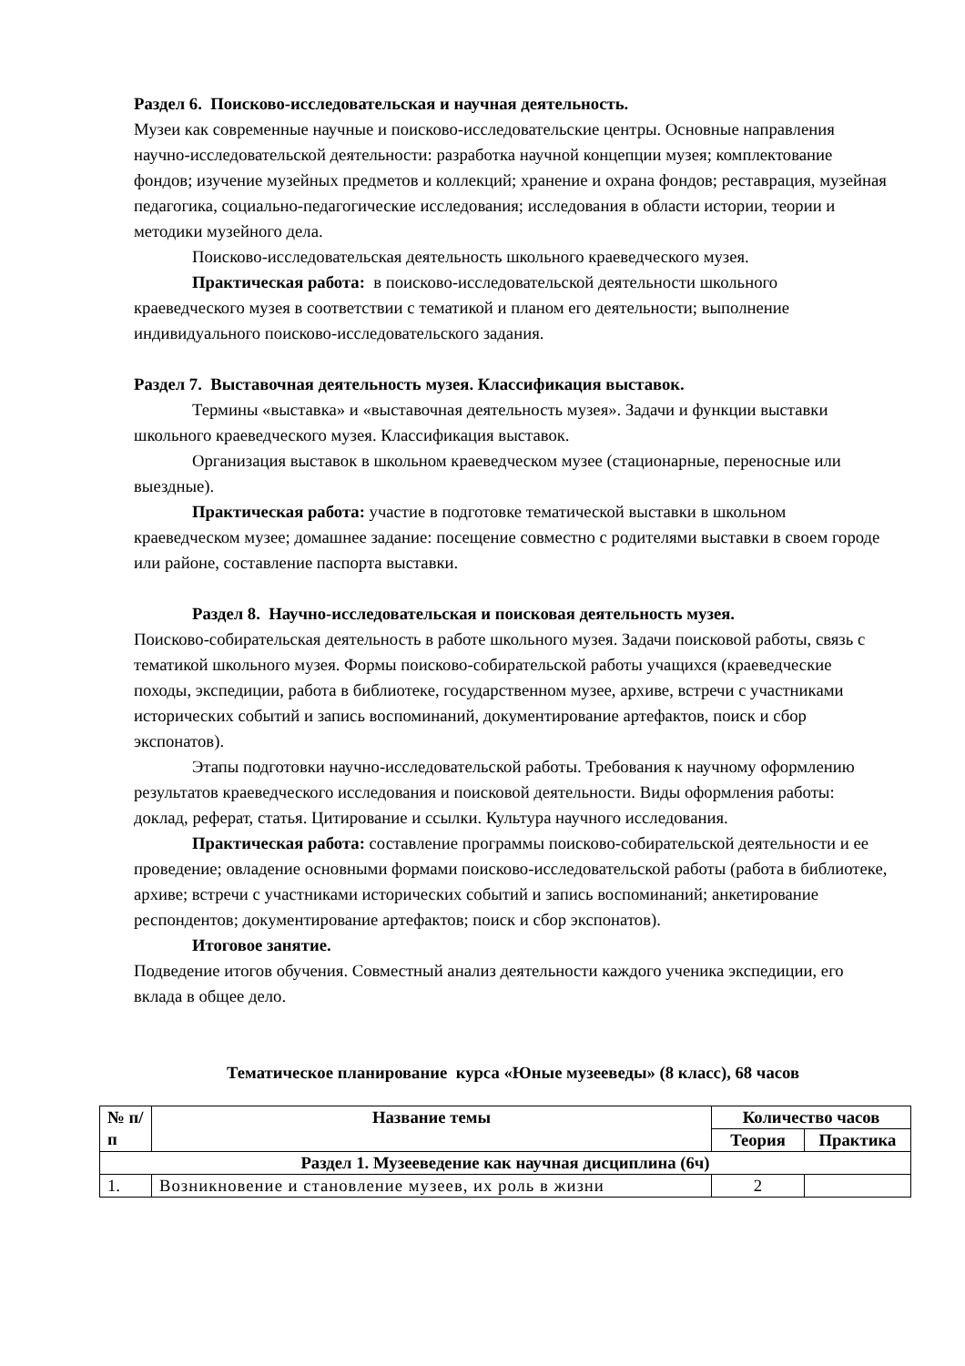Раздел 6. Поисково-исследовательская и научная деятельность.
Музеи как современные научные и поисково-исследовательские центры. Основные направления научно-исследовательской деятельности: разработка научной концепции музея; комплектование фондов; изучение музейных предметов и коллекций; хранение и охрана фондов; реставрация, музейная педагогика, социально-педагогические исследования; исследования в области истории, теории и методики музейного дела.
Поисково-исследовательская деятельность школьного краеведческого музея.
Практическая работа: в поисково-исследовательской деятельности школьного краеведческого музея в соответствии с тематикой и планом его деятельности; выполнение индивидуального поисково-исследовательского задания.
Раздел 7. Выставочная деятельность музея. Классификация выставок.
Термины «выставка» и «выставочная деятельность музея». Задачи и функции выставки школьного краеведческого музея. Классификация выставок.
Организация выставок в школьном краеведческом музее (стационарные, переносные или выездные).
Практическая работа: участие в подготовке тематической выставки в школьном краеведческом музее; домашнее задание: посещение совместно с родителями выставки в своем городе или районе, составление паспорта выставки.
Раздел 8. Научно-исследовательская и поисковая деятельность музея.
Поисково-собирательская деятельность в работе школьного музея. Задачи поисковой работы, связь с тематикой школьного музея. Формы поисково-собирательской работы учащихся (краеведческие походы, экспедиции, работа в библиотеке, государственном музее, архиве, встречи с участниками исторических событий и запись воспоминаний, документирование артефактов, поиск и сбор экспонатов).
Этапы подготовки научно-исследовательской работы. Требования к научному оформлению результатов краеведческого исследования и поисковой деятельности. Виды оформления работы: доклад, реферат, статья. Цитирование и ссылки. Культура научного исследования.
Практическая работа: составление программы поисково-собирательской деятельности и ее проведение; овладение основными формами поисково-исследовательской работы (работа в библиотеке, архиве; встречи с участниками исторических событий и запись воспоминаний; анкетирование респондентов; документирование артефактов; поиск и сбор экспонатов).
Итоговое занятие.
Подведение итогов обучения. Совместный анализ деятельности каждого ученика экспедиции, его вклада в общее дело.
Тематическое планирование курса «Юные музееведы» (8 класс), 68 часов
| № п/п | Название темы | Количество часов | |
| --- | --- | --- | --- |
| | | Теория | Практика |
| Раздел 1. Музееведение как научная дисциплина (6ч) | | | |
| 1. | Возникновение и становление музеев, их роль в жизни | 2 | |